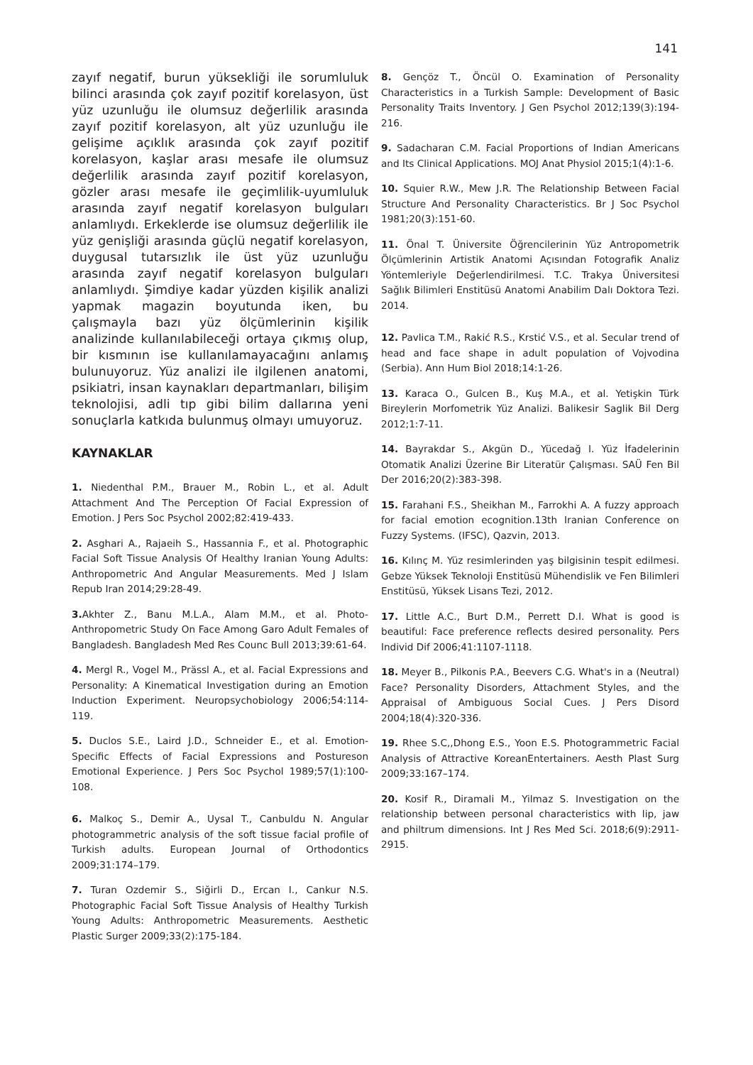141
zayıf negatif, burun yüksekliği ile sorumluluk bilinci arasında çok zayıf pozitif korelasyon, üst yüz uzunluğu ile olumsuz değerlilik arasında zayıf pozitif korelasyon, alt yüz uzunluğu ile gelişime açıklık arasında çok zayıf pozitif korelasyon, kaşlar arası mesafe ile olumsuz değerlilik arasında zayıf pozitif korelasyon, gözler arası mesafe ile geçimlilik-uyumluluk arasında zayıf negatif korelasyon bulguları anlamlıydı. Erkeklerde ise olumsuz değerlilik ile yüz genişliği arasında güçlü negatif korelasyon, duygusal tutarsızlık ile üst yüz uzunluğu arasında zayıf negatif korelasyon bulguları anlamlıydı. Şimdiye kadar yüzden kişilik analizi yapmak magazin boyutunda iken, bu çalışmayla bazı yüz ölçümlerinin kişilik analizinde kullanılabileceği ortaya çıkmış olup, bir kısmının ise kullanılamayacağını anlamış bulunuyoruz. Yüz analizi ile ilgilenen anatomi, psikiatri, insan kaynakları departmanları, bilişim teknolojisi, adli tıp gibi bilim dallarına yeni sonuçlarla katkıda bulunmuş olmayı umuyoruz.
KAYNAKLAR
1. Niedenthal P.M., Brauer M., Robin L., et al. Adult Attachment And The Perception Of Facial Expression of Emotion. J Pers Soc Psychol 2002;82:419-433.
2. Asghari A., Rajaeih S., Hassannia F., et al. Photographic Facial Soft Tissue Analysis Of Healthy Iranian Young Adults: Anthropometric And Angular Measurements. Med J Islam Repub Iran 2014;29:28-49.
3. Akhter Z., Banu M.L.A., Alam M.M., et al. Photo-Anthropometric Study On Face Among Garo Adult Females of Bangladesh. Bangladesh Med Res Counc Bull 2013;39:61-64.
4. Mergl R., Vogel M., Prässl A., et al. Facial Expressions and Personality: A Kinematical Investigation during an Emotion Induction Experiment. Neuropsychobiology 2006;54:114-119.
5. Duclos S.E., Laird J.D., Schneider E., et al. Emotion-Specific Effects of Facial Expressions and Postureson Emotional Experience. J Pers Soc Psychol 1989;57(1):100-108.
6. Malkoç S., Demir A., Uysal T., Canbuldu N. Angular photogrammetric analysis of the soft tissue facial profile of Turkish adults. European Journal of Orthodontics 2009;31:174–179.
7. Turan Ozdemir S., Siğirli D., Ercan I., Cankur N.S. Photographic Facial Soft Tissue Analysis of Healthy Turkish Young Adults: Anthropometric Measurements. Aesthetic Plastic Surger 2009;33(2):175-184.
8. Gençöz T., Öncül O. Examination of Personality Characteristics in a Turkish Sample: Development of Basic Personality Traits Inventory. J Gen Psychol 2012;139(3):194-216.
9. Sadacharan C.M. Facial Proportions of Indian Americans and Its Clinical Applications. MOJ Anat Physiol 2015;1(4):1-6.
10. Squier R.W., Mew J.R. The Relationship Between Facial Structure And Personality Characteristics. Br J Soc Psychol 1981;20(3):151-60.
11. Önal T. Üniversite Öğrencilerinin Yüz Antropometrik Ölçümlerinin Artistik Anatomi Açısından Fotografik Analiz Yöntemleriyle Değerlendirilmesi. T.C. Trakya Üniversitesi Sağlık Bilimleri Enstitüsü Anatomi Anabilim Dalı Doktora Tezi. 2014.
12. Pavlica T.M., Rakić R.S., Krstić V.S., et al. Secular trend of head and face shape in adult population of Vojvodina (Serbia). Ann Hum Biol 2018;14:1-26.
13. Karaca O., Gulcen B., Kuş M.A., et al. Yetişkin Türk Bireylerin Morfometrik Yüz Analizi. Balikesir Saglik Bil Derg 2012;1:7-11.
14. Bayrakdar S., Akgün D., Yücedağ I. Yüz İfadelerinin Otomatik Analizi Üzerine Bir Literatür Çalışması. SAÜ Fen Bil Der 2016;20(2):383-398.
15. Farahani F.S., Sheikhan M., Farrokhi A. A fuzzy approach for facial emotion ecognition.13th Iranian Conference on Fuzzy Systems. (IFSC), Qazvin, 2013.
16. Kılınç M. Yüz resimlerinden yaş bilgisinin tespit edilmesi. Gebze Yüksek Teknoloji Enstitüsü Mühendislik ve Fen Bilimleri Enstitüsü, Yüksek Lisans Tezi, 2012.
17. Little A.C., Burt D.M., Perrett D.I. What is good is beautiful: Face preference reflects desired personality. Pers Individ Dif 2006;41:1107-1118.
18. Meyer B., Pilkonis P.A., Beevers C.G. What's in a (Neutral) Face? Personality Disorders, Attachment Styles, and the Appraisal of Ambiguous Social Cues. J Pers Disord 2004;18(4):320-336.
19. Rhee S.C,,Dhong E.S., Yoon E.S. Photogrammetric Facial Analysis of Attractive KoreanEntertainers. Aesth Plast Surg 2009;33:167–174.
20. Kosif R., Diramali M., Yilmaz S. Investigation on the relationship between personal characteristics with lip, jaw and philtrum dimensions. Int J Res Med Sci. 2018;6(9):2911-2915.